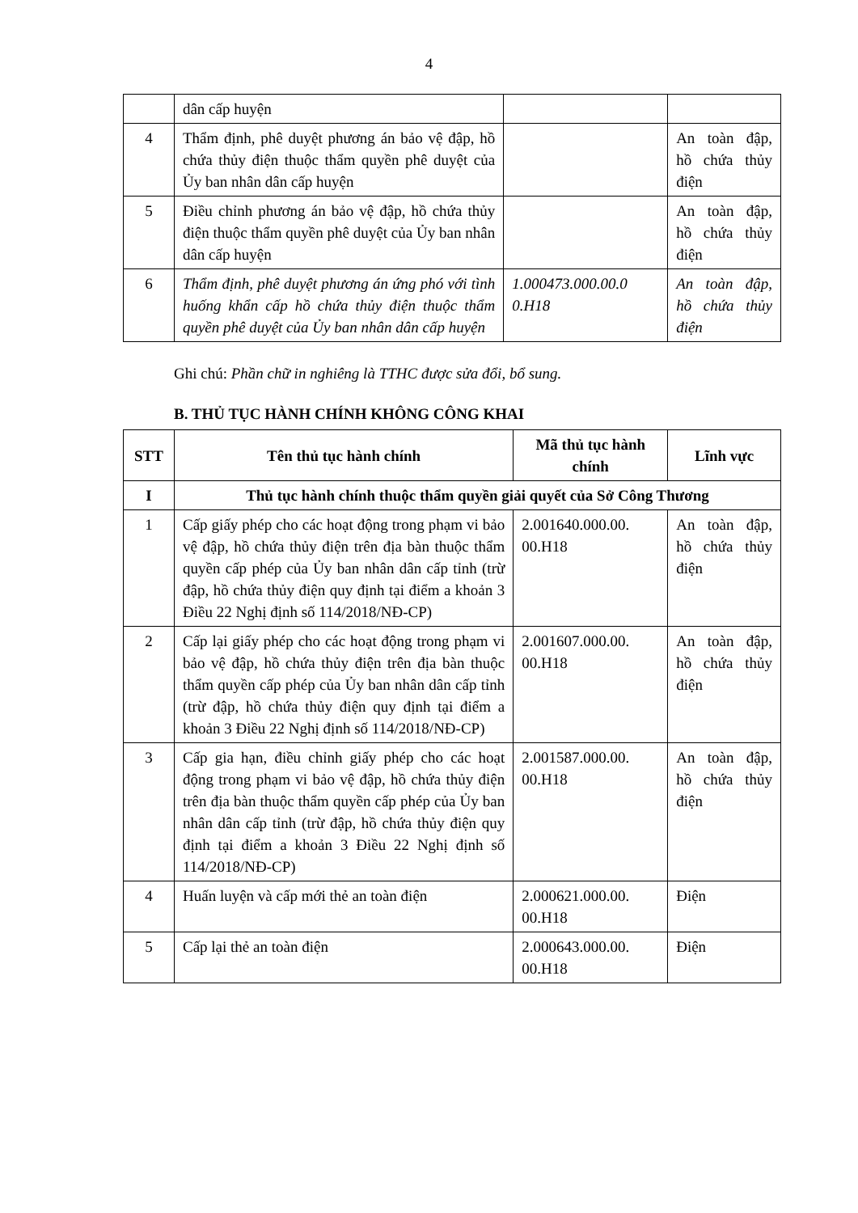4
| | dân cấp huyện | | |
| 4 | Thẩm định, phê duyệt phương án bảo vệ đập, hồ chứa thủy điện thuộc thẩm quyền phê duyệt của Ủy ban nhân dân cấp huyện | | An toàn đập, hồ chứa thủy điện |
| 5 | Điều chỉnh phương án bảo vệ đập, hồ chứa thủy điện thuộc thẩm quyền phê duyệt của Ủy ban nhân dân cấp huyện | | An toàn đập, hồ chứa thủy điện |
| 6 | Thẩm định, phê duyệt phương án ứng phó với tình huống khẩn cấp hồ chứa thủy điện thuộc thẩm quyền phê duyệt của Ủy ban nhân dân cấp huyện | 1.000473.000.00.0 0.H18 | An toàn đập, hồ chứa thủy điện |
Ghi chú: Phần chữ in nghiêng là TTHC được sửa đổi, bổ sung.
B. THỦ TỤC HÀNH CHÍNH KHÔNG CÔNG KHAI
| STT | Tên thủ tục hành chính | Mã thủ tục hành chính | Lĩnh vực |
| --- | --- | --- | --- |
| I | Thủ tục hành chính thuộc thẩm quyền giải quyết của Sở Công Thương | | |
| 1 | Cấp giấy phép cho các hoạt động trong phạm vi bảo vệ đập, hồ chứa thủy điện trên địa bàn thuộc thẩm quyền cấp phép của Ủy ban nhân dân cấp tỉnh (trừ đập, hồ chứa thủy điện quy định tại điểm a khoản 3 Điều 22 Nghị định số 114/2018/NĐ-CP) | 2.001640.000.00. 00.H18 | An toàn đập, hồ chứa thủy điện |
| 2 | Cấp lại giấy phép cho các hoạt động trong phạm vi bảo vệ đập, hồ chứa thủy điện trên địa bàn thuộc thẩm quyền cấp phép của Ủy ban nhân dân cấp tỉnh (trừ đập, hồ chứa thủy điện quy định tại điểm a khoản 3 Điều 22 Nghị định số 114/2018/NĐ-CP) | 2.001607.000.00. 00.H18 | An toàn đập, hồ chứa thủy điện |
| 3 | Cấp gia hạn, điều chỉnh giấy phép cho các hoạt động trong phạm vi bảo vệ đập, hồ chứa thủy điện trên địa bàn thuộc thẩm quyền cấp phép của Ủy ban nhân dân cấp tỉnh (trừ đập, hồ chứa thủy điện quy định tại điểm a khoản 3 Điều 22 Nghị định số 114/2018/NĐ-CP) | 2.001587.000.00. 00.H18 | An toàn đập, hồ chứa thủy điện |
| 4 | Huấn luyện và cấp mới thẻ an toàn điện | 2.000621.000.00. 00.H18 | Điện |
| 5 | Cấp lại thẻ an toàn điện | 2.000643.000.00. 00.H18 | Điện |